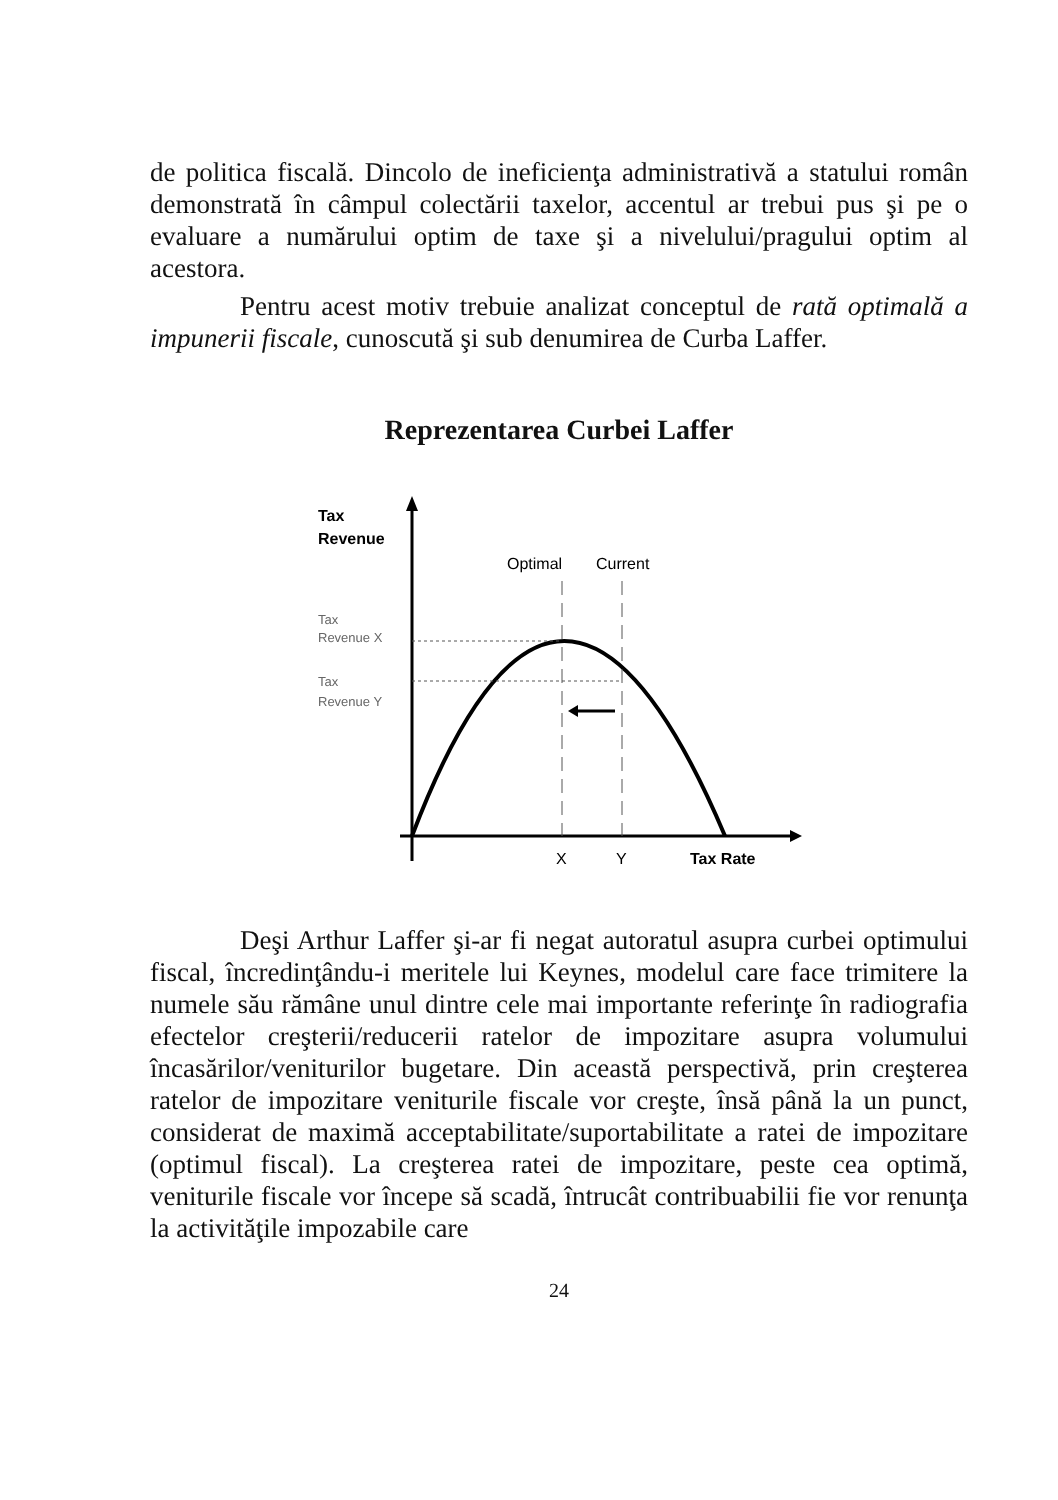de politica fiscală. Dincolo de ineficienţa administrativă a statului român demonstrată în câmpul colectării taxelor, accentul ar trebui pus şi pe o evaluare a numărului optim de taxe şi a nivelului/pragului optim al acestora.
Pentru acest motiv trebuie analizat conceptul de rată optimală a impunerii fiscale, cunoscută şi sub denumirea de Curba Laffer.
Reprezentarea Curbei Laffer
Tax
Revenue
Optimal
Current
Tax
Revenue X
Tax
Revenue Y
X
Y
Tax Rate
Deşi Arthur Laffer şi-ar fi negat autoratul asupra curbei optimului fiscal, încredinţându-i meritele lui Keynes, modelul care face trimitere la numele său rămâne unul dintre cele mai importante referinţe în radiografia efectelor creşterii/reducerii ratelor de impozitare asupra volumului încasărilor/veniturilor bugetare. Din această perspectivă, prin creşterea ratelor de impozitare veniturile fiscale vor creşte, însă până la un punct, considerat de maximă acceptabilitate/suportabilitate a ratei de impozitare (optimul fiscal). La creşterea ratei de impozitare, peste cea optimă, veniturile fiscale vor începe să scadă, întrucât contribuabilii fie vor renunţa la activităţile impozabile care
24